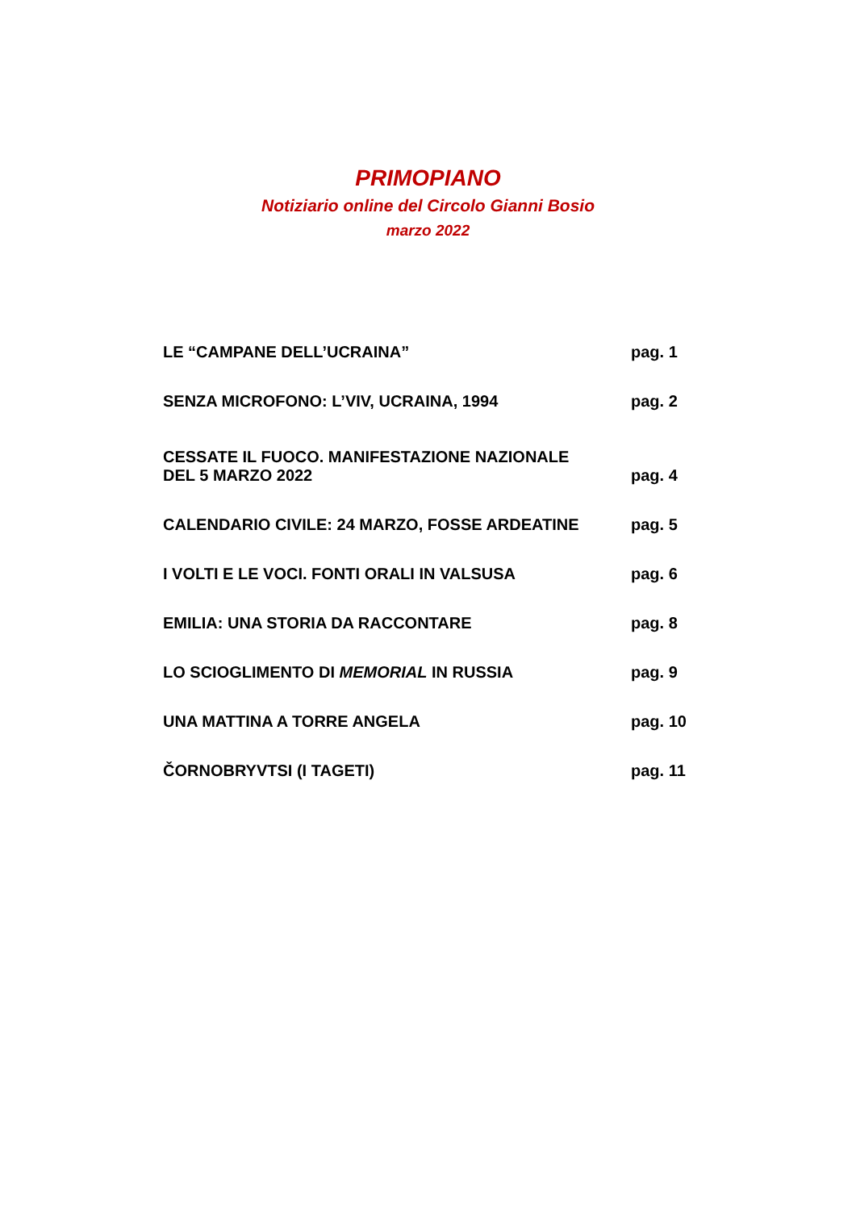PRIMOPIANO
Notiziario online del Circolo Gianni Bosio
marzo 2022
| LE “CAMPANE DELL’UCRAINA” | pag. 1 |
| SENZA MICROFONO: L’VIV, UCRAINA, 1994 | pag. 2 |
| CESSATE IL FUOCO. MANIFESTAZIONE NAZIONALE DEL 5 MARZO 2022 | pag. 4 |
| CALENDARIO CIVILE: 24 MARZO, FOSSE ARDEATINE | pag. 5 |
| I VOLTI E LE VOCI. FONTI ORALI IN VALSUSA | pag. 6 |
| EMILIA: UNA STORIA DA RACCONTARE | pag. 8 |
| LO SCIOGLIMENTO DI MEMORIAL IN RUSSIA | pag. 9 |
| UNA MATTINA A TORRE ANGELA | pag. 10 |
| ČORNOBRYVTSI (I TAGETI) | pag. 11 |